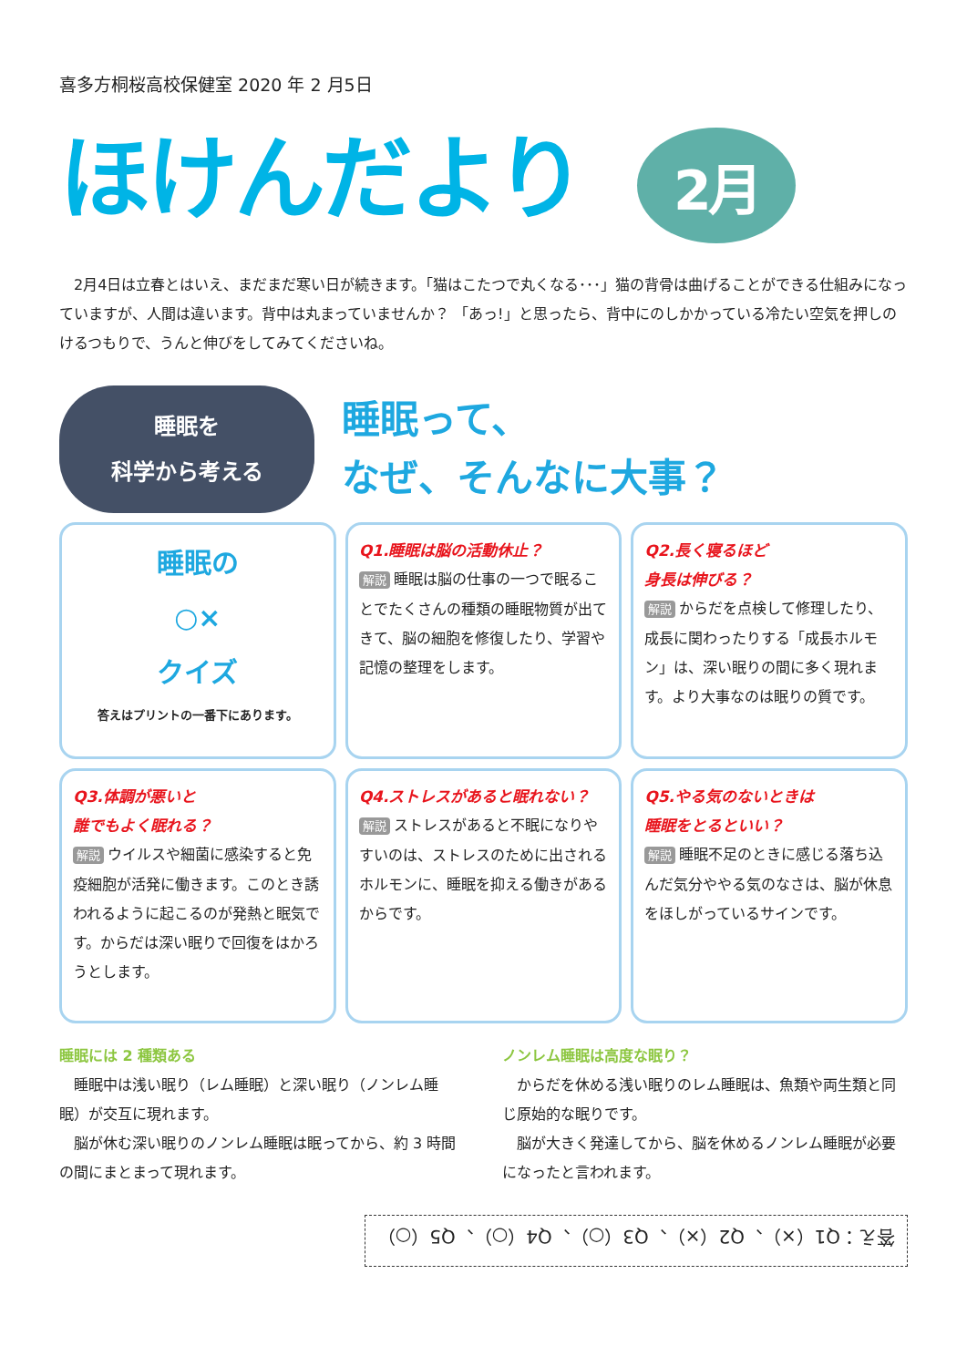喜多方桐桜高校保健室 2020 年 2 月5日
ほけんだより 2月
　2月4日は立春とはいえ、まだまだ寒い日が続きます。「猫はこたつで丸くなる･･･」猫の背骨は曲げることができる仕組みになっていますが、人間は違います。背中は丸まっていませんか？ 「あっ!」と思ったら、背中にのしかかっている冷たい空気を押しのけるつもりで、うんと伸びをしてみてくださいね。
睡眠を
科学から考える
睡眠って、
なぜ、そんなに大事？
睡眠の
○×
クイズ
答えはプリントの一番下にあります。
Q1.睡眠は脳の活動休止？
解説 睡眠は脳の仕事の一つで眠ることでたくさんの種類の睡眠物質が出てきて、脳の細胞を修復したり、学習や記憶の整理をします。
Q2.長く寝るほど
身長は伸びる？
解説 からだを点検して修理したり、成長に関わったりする「成長ホルモン」は、深い眠りの間に多く現れます。より大事なのは眠りの質です。
Q3.体調が悪いと
誰でもよく眠れる？
解説 ウイルスや細菌に感染すると免疫細胞が活発に働きます。このとき誘われるように起こるのが発熱と眠気です。からだは深い眠りで回復をはかろうとします。
Q4.ストレスがあると眠れない？
解説 ストレスがあると不眠になりやすいのは、ストレスのために出されるホルモンに、睡眠を抑える働きがあるからです。
Q5.やる気のないときは
睡眠をとるといい？
解説 睡眠不足のときに感じる落ち込んだ気分ややる気のなさは、脳が休息をほしがっているサインです。
睡眠には 2 種類ある
　睡眠中は浅い眠り（レム睡眠）と深い眠り（ノンレム睡眠）が交互に現れます。
　脳が休む深い眠りのノンレム睡眠は眠ってから、約 3 時間の間にまとまって現れます。
ノンレム睡眠は高度な眠り？
　からだを休める浅い眠りのレム睡眠は、魚類や両生類と同じ原始的な眠りです。
　脳が大きく発達してから、脳を休めるノンレム睡眠が必要になったと言われます。
答え：Q1（×）、Q2（×）、Q3（○）、Q4（○）、Q5（○）